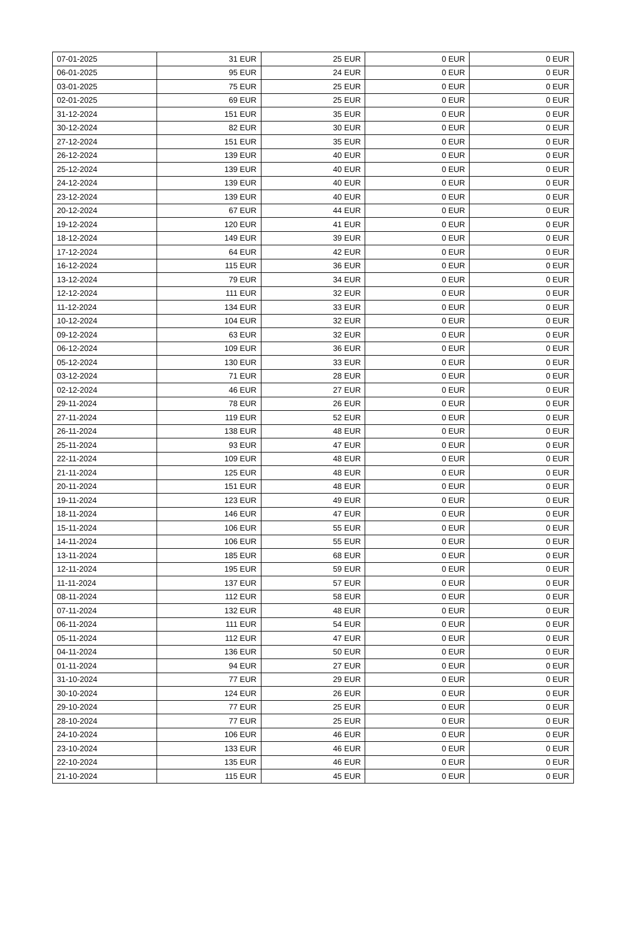| 07-01-2025 | 31 EUR | 25 EUR | 0 EUR | 0 EUR |
| 06-01-2025 | 95 EUR | 24 EUR | 0 EUR | 0 EUR |
| 03-01-2025 | 75 EUR | 25 EUR | 0 EUR | 0 EUR |
| 02-01-2025 | 69 EUR | 25 EUR | 0 EUR | 0 EUR |
| 31-12-2024 | 151 EUR | 35 EUR | 0 EUR | 0 EUR |
| 30-12-2024 | 82 EUR | 30 EUR | 0 EUR | 0 EUR |
| 27-12-2024 | 151 EUR | 35 EUR | 0 EUR | 0 EUR |
| 26-12-2024 | 139 EUR | 40 EUR | 0 EUR | 0 EUR |
| 25-12-2024 | 139 EUR | 40 EUR | 0 EUR | 0 EUR |
| 24-12-2024 | 139 EUR | 40 EUR | 0 EUR | 0 EUR |
| 23-12-2024 | 139 EUR | 40 EUR | 0 EUR | 0 EUR |
| 20-12-2024 | 67 EUR | 44 EUR | 0 EUR | 0 EUR |
| 19-12-2024 | 120 EUR | 41 EUR | 0 EUR | 0 EUR |
| 18-12-2024 | 149 EUR | 39 EUR | 0 EUR | 0 EUR |
| 17-12-2024 | 64 EUR | 42 EUR | 0 EUR | 0 EUR |
| 16-12-2024 | 115 EUR | 36 EUR | 0 EUR | 0 EUR |
| 13-12-2024 | 79 EUR | 34 EUR | 0 EUR | 0 EUR |
| 12-12-2024 | 111 EUR | 32 EUR | 0 EUR | 0 EUR |
| 11-12-2024 | 134 EUR | 33 EUR | 0 EUR | 0 EUR |
| 10-12-2024 | 104 EUR | 32 EUR | 0 EUR | 0 EUR |
| 09-12-2024 | 63 EUR | 32 EUR | 0 EUR | 0 EUR |
| 06-12-2024 | 109 EUR | 36 EUR | 0 EUR | 0 EUR |
| 05-12-2024 | 130 EUR | 33 EUR | 0 EUR | 0 EUR |
| 03-12-2024 | 71 EUR | 28 EUR | 0 EUR | 0 EUR |
| 02-12-2024 | 46 EUR | 27 EUR | 0 EUR | 0 EUR |
| 29-11-2024 | 78 EUR | 26 EUR | 0 EUR | 0 EUR |
| 27-11-2024 | 119 EUR | 52 EUR | 0 EUR | 0 EUR |
| 26-11-2024 | 138 EUR | 48 EUR | 0 EUR | 0 EUR |
| 25-11-2024 | 93 EUR | 47 EUR | 0 EUR | 0 EUR |
| 22-11-2024 | 109 EUR | 48 EUR | 0 EUR | 0 EUR |
| 21-11-2024 | 125 EUR | 48 EUR | 0 EUR | 0 EUR |
| 20-11-2024 | 151 EUR | 48 EUR | 0 EUR | 0 EUR |
| 19-11-2024 | 123 EUR | 49 EUR | 0 EUR | 0 EUR |
| 18-11-2024 | 146 EUR | 47 EUR | 0 EUR | 0 EUR |
| 15-11-2024 | 106 EUR | 55 EUR | 0 EUR | 0 EUR |
| 14-11-2024 | 106 EUR | 55 EUR | 0 EUR | 0 EUR |
| 13-11-2024 | 185 EUR | 68 EUR | 0 EUR | 0 EUR |
| 12-11-2024 | 195 EUR | 59 EUR | 0 EUR | 0 EUR |
| 11-11-2024 | 137 EUR | 57 EUR | 0 EUR | 0 EUR |
| 08-11-2024 | 112 EUR | 58 EUR | 0 EUR | 0 EUR |
| 07-11-2024 | 132 EUR | 48 EUR | 0 EUR | 0 EUR |
| 06-11-2024 | 111 EUR | 54 EUR | 0 EUR | 0 EUR |
| 05-11-2024 | 112 EUR | 47 EUR | 0 EUR | 0 EUR |
| 04-11-2024 | 136 EUR | 50 EUR | 0 EUR | 0 EUR |
| 01-11-2024 | 94 EUR | 27 EUR | 0 EUR | 0 EUR |
| 31-10-2024 | 77 EUR | 29 EUR | 0 EUR | 0 EUR |
| 30-10-2024 | 124 EUR | 26 EUR | 0 EUR | 0 EUR |
| 29-10-2024 | 77 EUR | 25 EUR | 0 EUR | 0 EUR |
| 28-10-2024 | 77 EUR | 25 EUR | 0 EUR | 0 EUR |
| 24-10-2024 | 106 EUR | 46 EUR | 0 EUR | 0 EUR |
| 23-10-2024 | 133 EUR | 46 EUR | 0 EUR | 0 EUR |
| 22-10-2024 | 135 EUR | 46 EUR | 0 EUR | 0 EUR |
| 21-10-2024 | 115 EUR | 45 EUR | 0 EUR | 0 EUR |